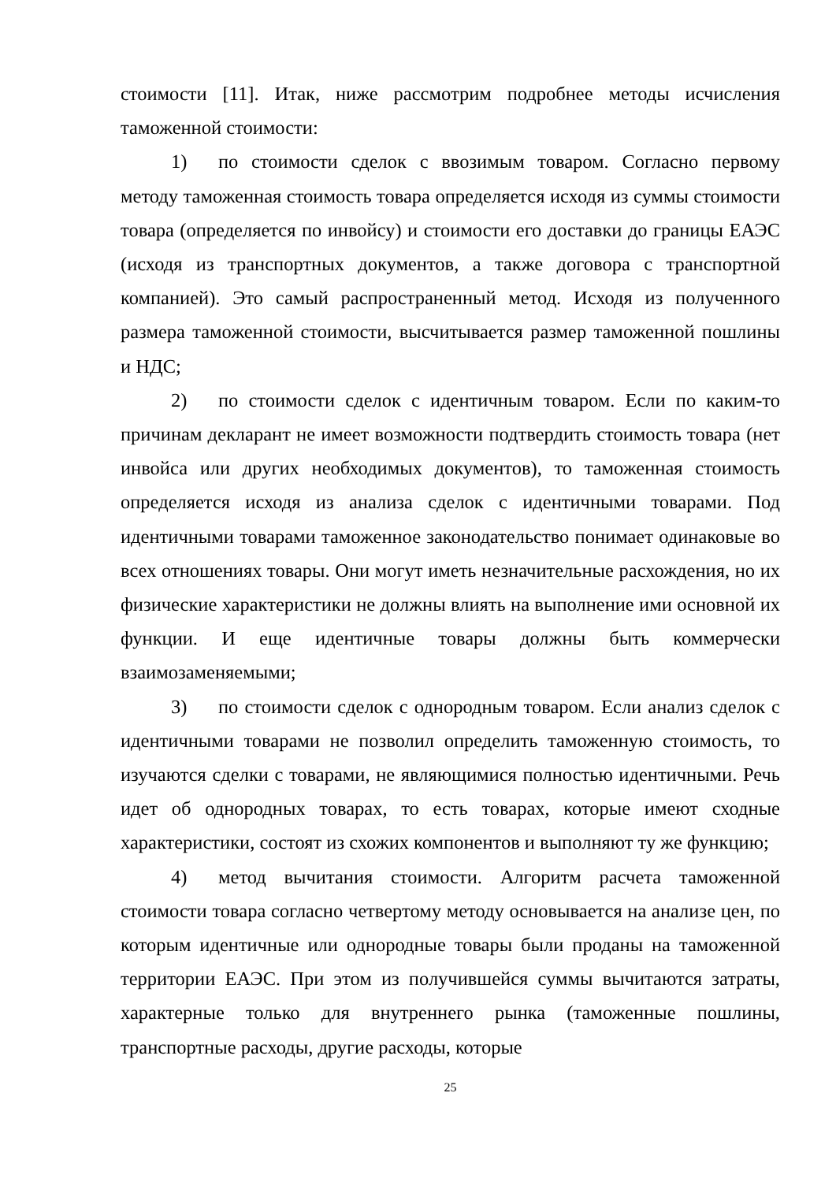стоимости [11]. Итак, ниже рассмотрим подробнее методы исчисления таможенной стоимости:
1) по стоимости сделок с ввозимым товаром. Согласно первому методу таможенная стоимость товара определяется исходя из суммы стоимости товара (определяется по инвойсу) и стоимости его доставки до границы ЕАЭС (исходя из транспортных документов, а также договора с транспортной компанией). Это самый распространенный метод. Исходя из полученного размера таможенной стоимости, высчитывается размер таможенной пошлины и НДС;
2) по стоимости сделок с идентичным товаром. Если по каким-то причинам декларант не имеет возможности подтвердить стоимость товара (нет инвойса или других необходимых документов), то таможенная стоимость определяется исходя из анализа сделок с идентичными товарами. Под идентичными товарами таможенное законодательство понимает одинаковые во всех отношениях товары. Они могут иметь незначительные расхождения, но их физические характеристики не должны влиять на выполнение ими основной их функции. И еще идентичные товары должны быть коммерчески взаимозаменяемыми;
3) по стоимости сделок с однородным товаром. Если анализ сделок с идентичными товарами не позволил определить таможенную стоимость, то изучаются сделки с товарами, не являющимися полностью идентичными. Речь идет об однородных товарах, то есть товарах, которые имеют сходные характеристики, состоят из схожих компонентов и выполняют ту же функцию;
4) метод вычитания стоимости. Алгоритм расчета таможенной стоимости товара согласно четвертому методу основывается на анализе цен, по которым идентичные или однородные товары были проданы на таможенной территории ЕАЭС. При этом из получившейся суммы вычитаются затраты, характерные только для внутреннего рынка (таможенные пошлины, транспортные расходы, другие расходы, которые
25